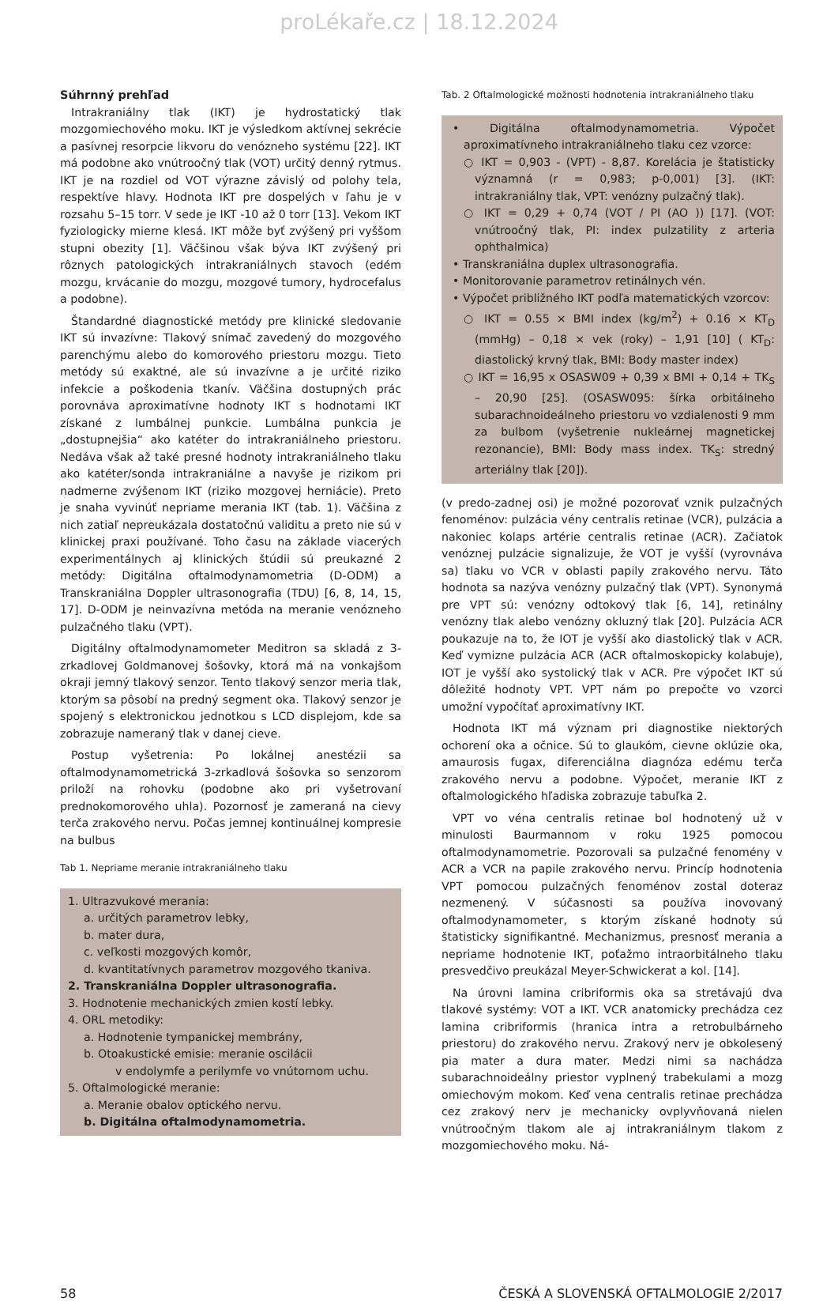proLékaře.cz | 18.12.2024
Súhrnný prehľad
Intrakraniálny tlak (IKT) je hydrostatický tlak mozgomiechového moku. IKT je výsledkom aktívnej sekrécie a pasívnej resorpcie likvoru do venózneho systému [22]. IKT má podobne ako vnútroočný tlak (VOT) určitý denný rytmus. IKT je na rozdiel od VOT výrazne závislý od polohy tela, respektíve hlavy. Hodnota IKT pre dospelých v ľahu je v rozsahu 5–15 torr. V sede je IKT -10 až 0 torr [13]. Vekom IKT fyziologicky mierne klesá. IKT môže byť zvýšený pri vyššom stupni obezity [1]. Väčšinou však býva IKT zvýšený pri rôznych patologických intrakraniálnych stavoch (edém mozgu, krvácanie do mozgu, mozgové tumory, hydrocefalus a podobne).
Štandardné diagnostické metódy pre klinické sledovanie IKT sú invazívne: Tlakový snímač zavedený do mozgového parenchýmu alebo do komorového priestoru mozgu. Tieto metódy sú exaktné, ale sú invazívne a je určité riziko infekcie a poškodenia tkanív. Väčšina dostupných prác porovnáva aproximatívne hodnoty IKT s hodnotami IKT získané z lumbálnej punkcie. Lumbálna punkcia je „dostupnejšia“ ako katéter do intrakraniálneho priestoru. Nedáva však až také presné hodnoty intrakraniálneho tlaku ako katéter/sonda intrakraniálne a navyše je rizikom pri nadmerne zvýšenom IKT (riziko mozgovej herniácie). Preto je snaha vyvinúť nepriame merania IKT (tab. 1). Väčšina z nich zatiaľ nepreukázala dostatočnú validitu a preto nie sú v klinickej praxi používané. Toho času na základe viacerých experimentálnych aj klinických štúdii sú preukazné 2 metódy: Digitálna oftalmodynamometria (D-ODM) a Transkraniálna Doppler ultrasonografia (TDU) [6, 8, 14, 15, 17]. D-ODM je neinvazívna metóda na meranie venózneho pulzačného tlaku (VPT).
Digitálny oftalmodynamometer Meditron sa skladá z 3-zrkadlovej Goldmanovej šošovky, ktorá má na vonkajšom okraji jemný tlakový senzor. Tento tlakový senzor meria tlak, ktorým sa pôsobí na predný segment oka. Tlakový senzor je spojený s elektronickou jednotkou s LCD displejom, kde sa zobrazuje nameraný tlak v danej cieve.
Postup vyšetrenia: Po lokálnej anestézii sa oftalmodynamometrická 3-zrkadlová šošovka so senzorom priloží na rohovku (podobne ako pri vyšetrovaní prednokomorového uhla). Pozornosť je zameraná na cievy terča zrakového nervu. Počas jemnej kontinuálnej kompresie na bulbus
Tab 1. Nepriame meranie intrakraniálneho tlaku
1. Ultrazvukové merania:
a. určitých parametrov lebky,
b. mater dura,
c. veľkosti mozgových komôr,
d. kvantitatívnych parametrov mozgového tkaniva.
2. Transkraniálna Doppler ultrasonografia.
3. Hodnotenie mechanických zmien kostí lebky.
4. ORL metodiky:
a. Hodnotenie tympanickej membrány,
b. Otoakustické emisie: meranie oscilácii
v endolymfe a perilymfe vo vnútornom uchu.
5. Oftalmologické meranie:
a. Meranie obalov optického nervu.
b. Digitálna oftalmodynamometria.
Tab. 2 Oftalmologické možnosti hodnotenia intrakraniálneho tlaku
• Digitálna oftalmodynamometria. Výpočet aproximatívneho intrakraniálneho tlaku cez vzorce:
○ IKT = 0,903 - (VPT) - 8,87. Korelácia je štatisticky významná (r = 0,983; p-0,001) [3]. (IKT: intrakraniálny tlak, VPT: venózny pulzačný tlak).
○ IKT = 0,29 + 0,74 (VOT / PI (AO )) [17]. (VOT: vnútroočný tlak, PI: index pulzatility z arteria ophthalmica)
• Transkraniálna duplex ultrasonografia.
• Monitorovanie parametrov retinálnych vén.
• Výpočet približného IKT podľa matematických vzorcov:
○ IKT = 0.55 × BMI index (kg/m<sup>2</sup>) + 0.16 × KT<sub>D</sub> (mmHg) – 0,18 × vek (roky) – 1,91 [10] ( KT<sub>D</sub>: diastolický krvný tlak, BMI: Body master index)
○ IKT = 16,95 x OSASW09 + 0,39 x BMI + 0,14 + TK<sub>S</sub> – 20,90 [25]. (OSASW095: šírka orbitálneho subarachnoideálneho priestoru vo vzdialenosti 9 mm za bulbom (vyšetrenie nukleárnej magnetickej rezonancie), BMI: Body mass index. TK<sub>S</sub>: stredný arteriálny tlak [20]).
(v predo-zadnej osi) je možné pozorovať vznik pulzačných fenoménov: pulzácia vény centralis retinae (VCR), pulzácia a nakoniec kolaps artérie centralis retinae (ACR). Začiatok venóznej pulzácie signalizuje, že VOT je vyšší (vyrovnáva sa) tlaku vo VCR v oblasti papily zrakového nervu. Táto hodnota sa nazýva venózny pulzačný tlak (VPT). Synonymá pre VPT sú: venózny odtokový tlak [6, 14], retinálny venózny tlak alebo venózny okluzný tlak [20]. Pulzácia ACR poukazuje na to, že IOT je vyšší ako diastolický tlak v ACR. Keď vymizne pulzácia ACR (ACR oftalmoskopicky kolabuje), IOT je vyšší ako systolický tlak v ACR. Pre výpočet IKT sú dôležité hodnoty VPT. VPT nám po prepočte vo vzorci umožní vypočítať aproximatívny IKT.
Hodnota IKT má význam pri diagnostike niektorých ochorení oka a očnice. Sú to glaukóm, cievne oklúzie oka, amaurosis fugax, diferenciálna diagnóza edému terča zrakového nervu a podobne. Výpočet, meranie IKT z oftalmologického hľadiska zobrazuje tabuľka 2.
VPT vo véna centralis retinae bol hodnotený už v minulosti Baurmannom v roku 1925 pomocou oftalmodynamometrie. Pozorovali sa pulzačné fenomény v ACR a VCR na papile zrakového nervu. Princíp hodnotenia VPT pomocou pulzačných fenoménov zostal doteraz nezmenený. V súčasnosti sa používa inovovaný oftalmodynamometer, s ktorým získané hodnoty sú štatisticky signifikantné. Mechanizmus, presnosť merania a nepriame hodnotenie IKT, poťažmo intraorbitálneho tlaku presvedčivo preukázal Meyer-Schwickerat a kol. [14].
Na úrovni lamina cribriformis oka sa stretávajú dva tlakové systémy: VOT a IKT. VCR anatomicky prechádza cez lamina cribriformis (hranica intra a retrobulbárneho priestoru) do zrakového nervu. Zrakový nerv je obkolesený pia mater a dura mater. Medzi nimi sa nachádza subarachnoideálny priestor vyplnený trabekulami a mozg omiechovým mokom. Keď vena centralis retinae prechádza cez zrakový nerv je mechanicky ovplyvňovaná nielen vnútroočným tlakom ale aj intrakraniálnym tlakom z mozgomiechového moku. Ná-
58 ČESKÁ A SLOVENSKÁ OFTALMOLOGIE 2/2017